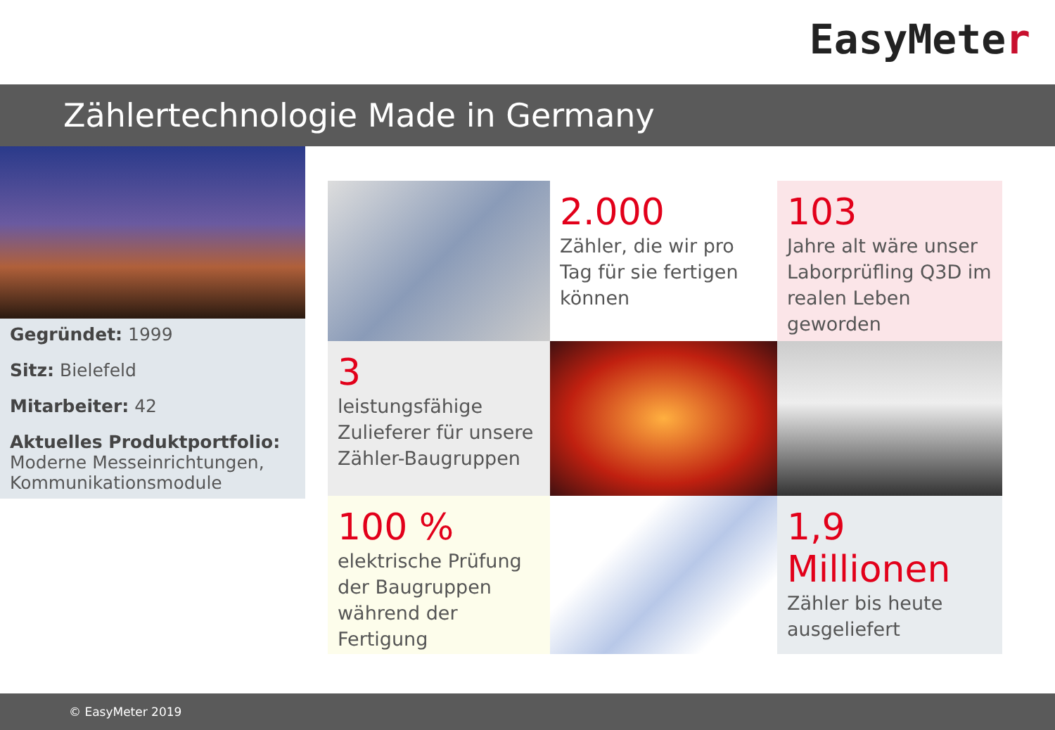EasyMeter
Zählertechnologie Made in Germany
Gegründet: 1999
Sitz: Bielefeld
Mitarbeiter: 42
Aktuelles Produktportfolio:
Moderne Messeinrichtungen, Kommunikationsmodule
2.000
Zähler, die wir pro Tag für sie fertigen können
103
Jahre alt wäre unser Laborprüfling Q3D im realen Leben geworden
3
leistungsfähige Zulieferer für unsere Zähler-Baugruppen
100 %
elektrische Prüfung der Baugruppen während der Fertigung
1,9
Millionen
Zähler bis heute ausgeliefert
© EasyMeter 2019